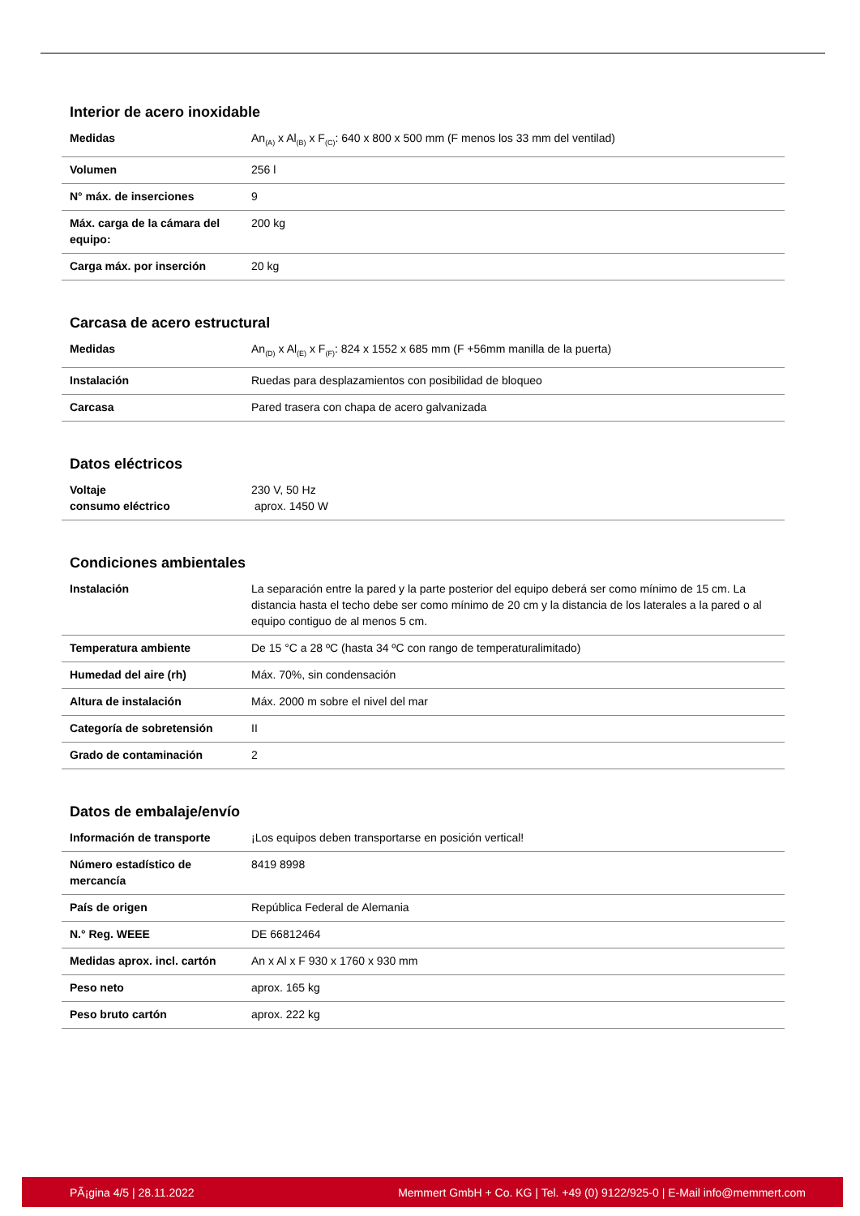Interior de acero inoxidable
| Medidas | An<sub>(A)</sub> x Al<sub>(B)</sub> x F<sub>(C)</sub>: 640 x 800 x 500 mm (F menos los 33 mm del ventilad) |
| Volumen | 256 l |
| N° máx. de inserciones | 9 |
| Máx. carga de la cámara del equipo: | 200 kg |
| Carga máx. por inserción | 20 kg |
Carcasa de acero estructural
| Medidas | An<sub>(D)</sub> x Al<sub>(E)</sub> x F<sub>(F)</sub>: 824 x 1552 x 685 mm (F +56mm manilla de la puerta) |
| Instalación | Ruedas para desplazamientos con posibilidad de bloqueo |
| Carcasa | Pared trasera con chapa de acero galvanizada |
Datos eléctricos
| Voltaje consumo eléctrico | 230 V, 50 Hz aprox. 1450 W |
Condiciones ambientales
| Instalación | La separación entre la pared y la parte posterior del equipo deberá ser como mínimo de 15 cm. La distancia hasta el techo debe ser como mínimo de 20 cm y la distancia de los laterales a la pared o al equipo contiguo de al menos 5 cm. |
| Temperatura ambiente | De 15 °C a 28 ºC (hasta 34 ºC con rango de temperaturalimitado) |
| Humedad del aire (rh) | Máx. 70%, sin condensación |
| Altura de instalación | Máx. 2000 m sobre el nivel del mar |
| Categoría de sobretensión | II |
| Grado de contaminación | 2 |
Datos de embalaje/envío
| Información de transporte | ¡Los equipos deben transportarse en posición vertical! |
| Número estadístico de mercancía | 8419 8998 |
| País de origen | República Federal de Alemania |
| N.° Reg. WEEE | DE 66812464 |
| Medidas aprox. incl. cartón | An x Al x F 930 x 1760 x 930 mm |
| Peso neto | aprox. 165 kg |
| Peso bruto cartón | aprox. 222 kg |
PÃ¡gina 4/5 | 28.11.2022 Memmert GmbH + Co. KG | Tel. +49 (0) 9122/925-0 | E-Mail info@memmert.com